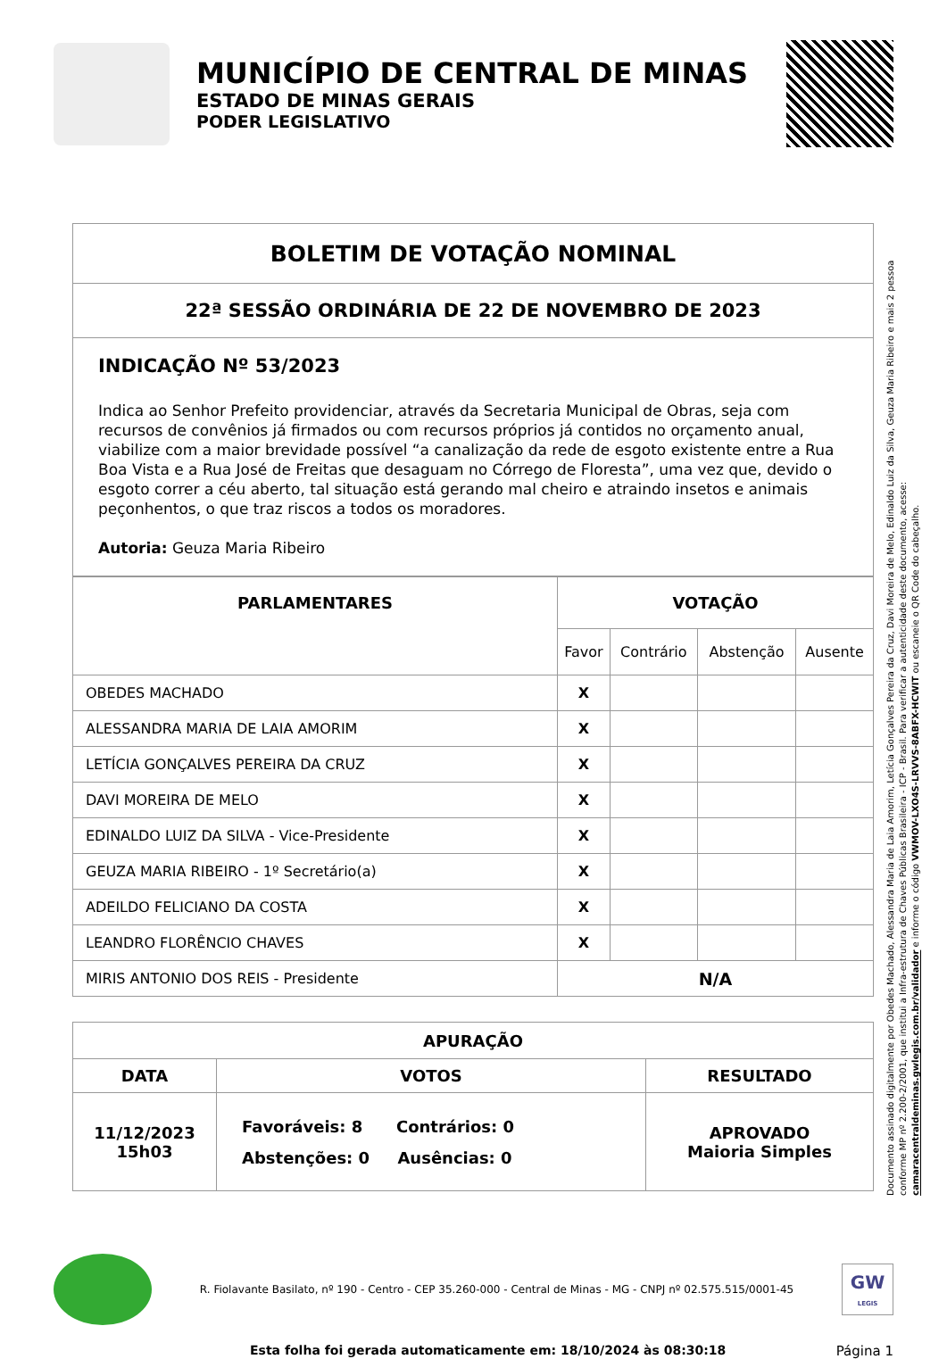MUNICÍPIO DE CENTRAL DE MINAS
ESTADO DE MINAS GERAIS
PODER LEGISLATIVO
| BOLETIM DE VOTAÇÃO NOMINAL |
| --- |
| 22ª SESSÃO ORDINÁRIA DE 22 DE NOVEMBRO DE 2023 |
| INDICAÇÃO Nº 53/2023 Indica ao Senhor Prefeito providenciar, através da Secretaria Municipal de Obras, seja com recursos de convênios já firmados ou com recursos próprios já contidos no orçamento anual, viabilize com a maior brevidade possível “a canalização da rede de esgoto existente entre a Rua Boa Vista e a Rua José de Freitas que desaguam no Córrego de Floresta”, uma vez que, devido o esgoto correr a céu aberto, tal situação está gerando mal cheiro e atraindo insetos e animais peçonhentos, o que traz riscos a todos os moradores. Autoria: Geuza Maria Ribeiro |
| PARLAMENTARES | VOTAÇÃO | | | |
| --- | --- | --- | --- | --- |
| | Favor | Contrário | Abstenção | Ausente |
| OBEDES MACHADO | X | | | |
| ALESSANDRA MARIA DE LAIA AMORIM | X | | | |
| LETÍCIA GONÇALVES PEREIRA DA CRUZ | X | | | |
| DAVI MOREIRA DE MELO | X | | | |
| EDINALDO LUIZ DA SILVA - Vice-Presidente | X | | | |
| GEUZA MARIA RIBEIRO - 1º Secretário(a) | X | | | |
| ADEILDO FELICIANO DA COSTA | X | | | |
| LEANDRO FLORÊNCIO CHAVES | X | | | |
| MIRIS ANTONIO DOS REIS - Presidente | N/A | | | |
| APURAÇÃO | | |
| --- | --- | --- |
| DATA | VOTOS | RESULTADO |
| 11/12/2023 15h03 | Favoráveis: 8 Contrários: 0 Abstenções: 0 Ausências: 0 | APROVADO Maioria Simples |
R. Fiolavante Basilato, nº 190 - Centro - CEP 35.260-000 - Central de Minas - MG - CNPJ nº 02.575.515/0001-45
GW
LEGIS
Esta folha foi gerada automaticamente em: 18/10/2024 às 08:30:18 Página 1
Documento assinado digitalmente por Obedes Machado, Alessandra Maria de Laia Amorim, Letícia Gonçalves Pereira da Cruz, Davi Moreira de Melo, Edinaldo Luiz da Silva, Geuza Maria Ribeiro e mais 2 pessoa conforme MP nº 2.200-2/2001, que institui a Infra-estrutura de Chaves Públicas Brasileira - ICP - Brasil. Para verificar a autenticidade deste documento, acesse: camaracentraldeminas.gwlegis.com.br/validador e informe o código VWMOV-LXO4S-LRVVS-8ABFX-HCWIT ou escaneie o QR Code do cabeçalho.